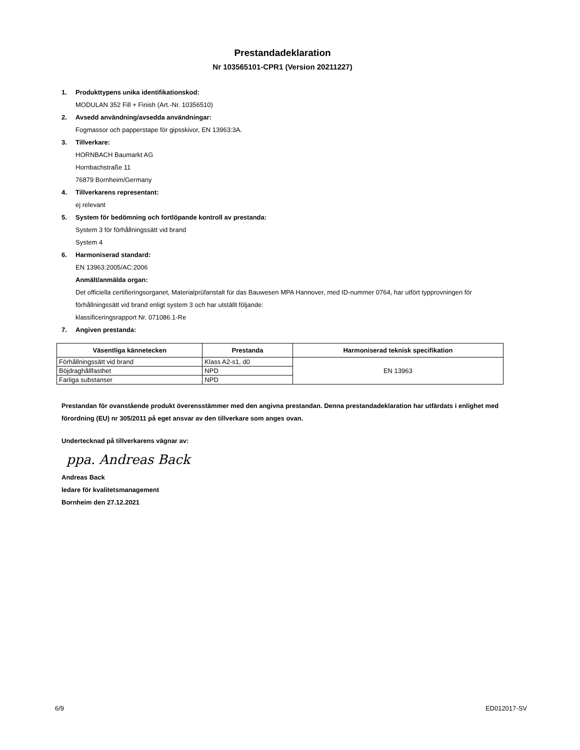Prestandadeklaration
Nr 103565101-CPR1 (Version 20211227)
1. Produkttypens unika identifikationskod:
MODULAN 352 Fill + Finish (Art.-Nr. 10356510)
2. Avsedd användning/avsedda användningar:
Fogmassor och papperstape för gipsskivor, EN 13963:3A.
3. Tillverkare:
HORNBACH Baumarkt AG
Hornbachstraße 11
76879 Bornheim/Germany
4. Tillverkarens representant:
ej relevant
5. System för bedömning och fortlöpande kontroll av prestanda:
System 3 för förhållningssätt vid brand
System 4
6. Harmoniserad standard:
EN 13963:2005/AC:2006
Anmält/anmälda organ:
Det officiella certifieringsorganet, Materialprüfanstalt für das Bauwesen MPA Hannover, med ID-nummer 0764, har utfört typprovningen för förhållningssätt vid brand enligt system 3 och har utställt följande:
klassificeringsrapport Nr. 071086.1-Re
7. Angiven prestanda:
| Väsentliga kännetecken | Prestanda | Harmoniserad teknisk specifikation |
| --- | --- | --- |
| Förhållningssätt vid brand | Klass A2-s1, d0 | EN 13963 |
| Böjdraghållfasthet | NPD | |
| Farliga substanser | NPD | |
Prestandan för ovanstående produkt överensstämmer med den angivna prestandan. Denna prestandadeklaration har utfärdats i enlighet med förordning (EU) nr 305/2011 på eget ansvar av den tillverkare som anges ovan.
Undertecknad på tillverkarens vägnar av:
ppa. Andreas Back
Andreas Back
ledare för kvalitetsmanagement
Bornheim den 27.12.2021
6/9 ED012017-SV